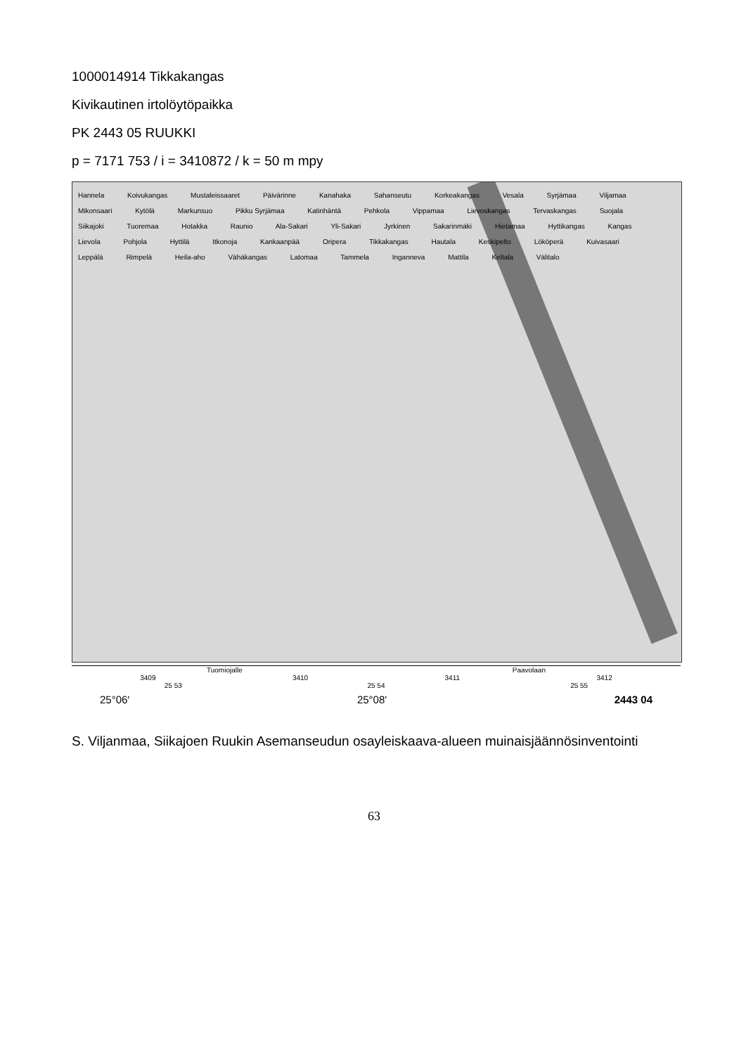1000014914 Tikkakangas
Kivikautinen irtolöytöpaikka
PK 2443 05 RUUKKI
p = 7171 753 / i = 3410872 / k = 50 m mpy
Hannela Koivukangas Mustaleissaaret Päivärinne Kanahaka Sahanseutu Korkeakangas Vesala Syrjämaa Viljamaa Mikonsaari Kytölä Markunsuo Pikku Syrjämaa Katinhäntä Pehkola Vippamaa Lievoskangas Tervaskangas Suojala Siikajoki Tuoremaa Hotakka Raunio Ala-Sakari Yli-Sakari Jyrkinen Sakarinmäki Hietamaa Hyttikangas Kangas Lievola Pohjola Hyttilä Itkonoja Kankaanpää Oripera Tikkakangas Hautala Keskipelto Lököperä Kuivasaari Leppälä Rimpelä Heila-aho Vähäkangas Latomaa Tammela Inganneva Mattila Keltala Välitalo
Tuomiojalle Paavolaan
3409 3410 3411 3412
25 53 25 54 25 55
25°06′ 25°08′ 2443 04
S. Viljanmaa, Siikajoen Ruukin Asemanseudun osayleiskaava-alueen muinaisjäännösinventointi
63